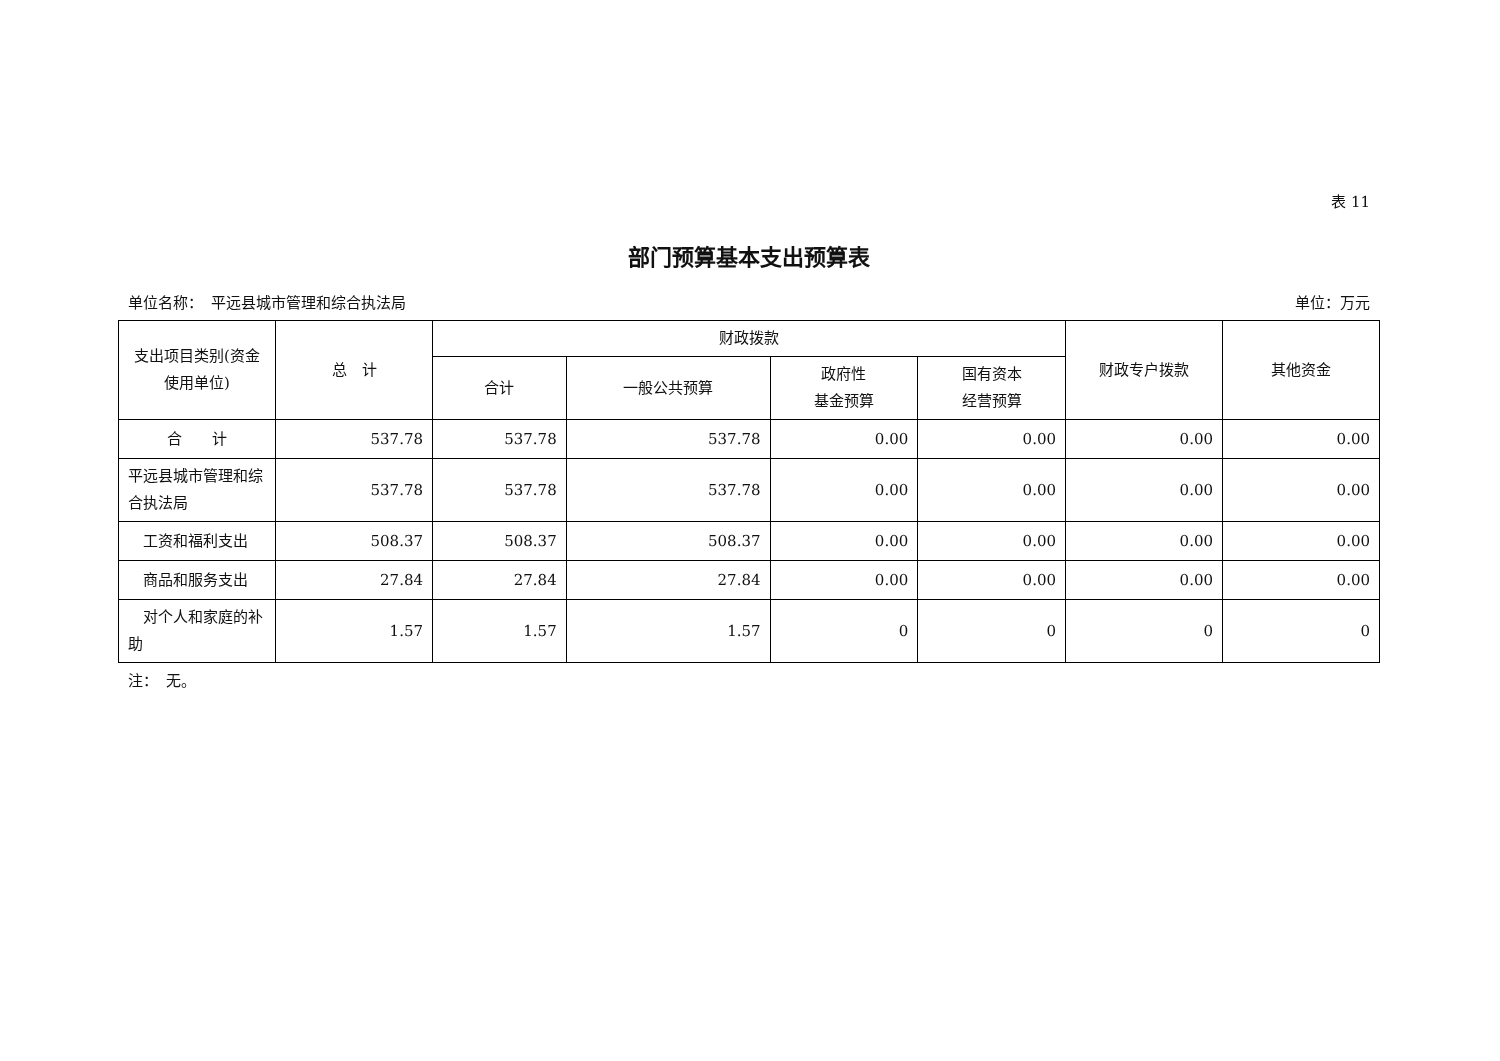表 11
部门预算基本支出预算表
单位名称：　平远县城市管理和综合执法局 单位：万元
| 支出项目类别(资金使用单位) | 总 计 | 财政拨款 | | | | 财政专户拨款 | 其他资金 |
| --- | --- | --- | --- | --- | --- | --- | --- |
| | | 合计 | 一般公共预算 | 政府性 基金预算 | 国有资本 经营预算 | | |
| 合 计 | 537.78 | 537.78 | 537.78 | 0.00 | 0.00 | 0.00 | 0.00 |
| 平远县城市管理和综合执法局 | 537.78 | 537.78 | 537.78 | 0.00 | 0.00 | 0.00 | 0.00 |
| 工资和福利支出 | 508.37 | 508.37 | 508.37 | 0.00 | 0.00 | 0.00 | 0.00 |
| 商品和服务支出 | 27.84 | 27.84 | 27.84 | 0.00 | 0.00 | 0.00 | 0.00 |
| 对个人和家庭的补助 | 1.57 | 1.57 | 1.57 | 0 | 0 | 0 | 0 |
注：　无。